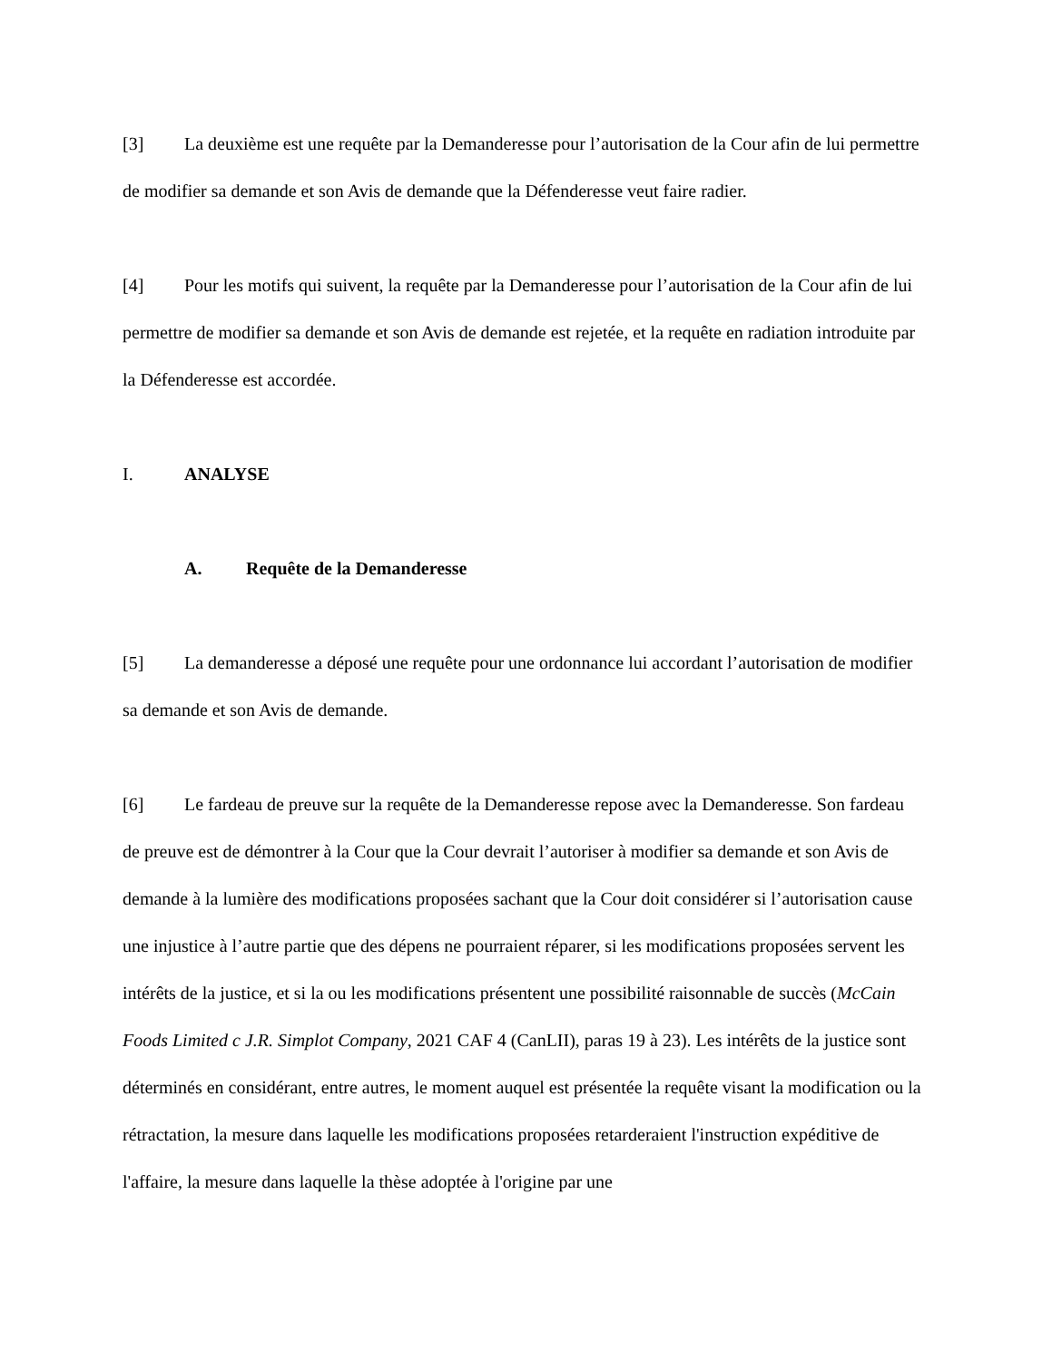[3] La deuxième est une requête par la Demanderesse pour l’autorisation de la Cour afin de lui permettre de modifier sa demande et son Avis de demande que la Défenderesse veut faire radier.
[4] Pour les motifs qui suivent, la requête par la Demanderesse pour l’autorisation de la Cour afin de lui permettre de modifier sa demande et son Avis de demande est rejetée, et la requête en radiation introduite par la Défenderesse est accordée.
I. ANALYSE
A. Requête de la Demanderesse
[5] La demanderesse a déposé une requête pour une ordonnance lui accordant l’autorisation de modifier sa demande et son Avis de demande.
[6] Le fardeau de preuve sur la requête de la Demanderesse repose avec la Demanderesse. Son fardeau de preuve est de démontrer à la Cour que la Cour devrait l’autoriser à modifier sa demande et son Avis de demande à la lumière des modifications proposées sachant que la Cour doit considérer si l’autorisation cause une injustice à l’autre partie que des dépens ne pourraient réparer, si les modifications proposées servent les intérêts de la justice, et si la ou les modifications présentent une possibilité raisonnable de succès (McCain Foods Limited c J.R. Simplot Company, 2021 CAF 4 (CanLII), paras 19 à 23). Les intérêts de la justice sont déterminés en considérant, entre autres, le moment auquel est présentée la requête visant la modification ou la rétractation, la mesure dans laquelle les modifications proposées retarderaient l'instruction expéditive de l'affaire, la mesure dans laquelle la thèse adoptée à l'origine par une